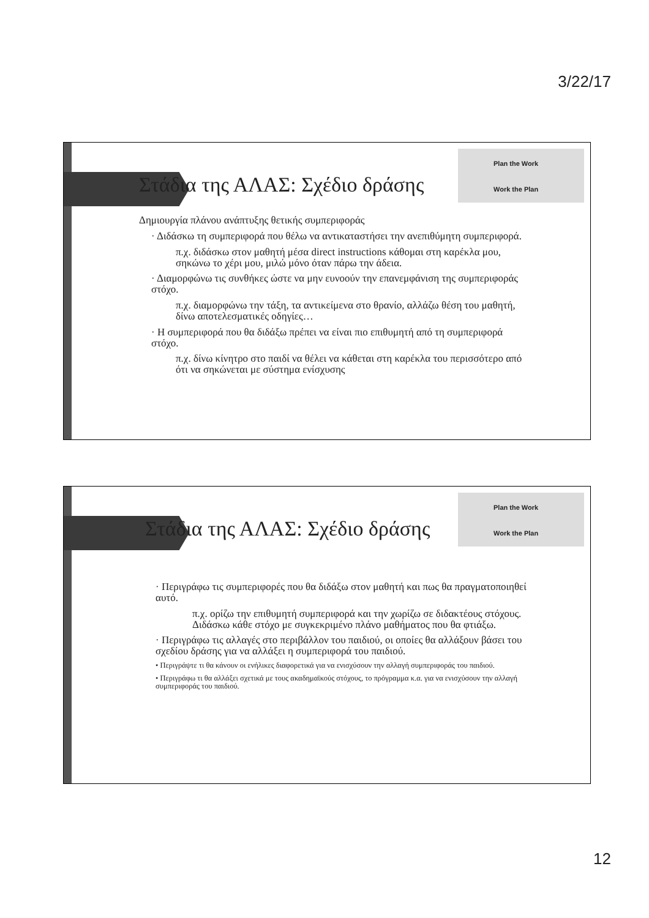3/22/17
Plan the Work
Work the Plan
Στάδια της ΑΛΑΣ: Σχέδιο δράσης
Δημιουργία πλάνου ανάπτυξης θετικής συμπεριφοράς
· Διδάσκω τη συμπεριφορά που θέλω να αντικαταστήσει την ανεπιθύμητη συμπεριφορά.
π.χ. διδάσκω στον μαθητή μέσα direct instructions κάθομαι στη καρέκλα μου, σηκώνω το χέρι μου, μιλώ μόνο όταν πάρω την άδεια.
· Διαμορφώνω τις συνθήκες ώστε να μην ευνοούν την επανεμφάνιση της συμπεριφοράς στόχο.
π.χ. διαμορφώνω την τάξη, τα αντικείμενα στο θρανίο, αλλάζω θέση του μαθητή, δίνω αποτελεσματικές οδηγίες…
· Η συμπεριφορά που θα διδάξω πρέπει να είναι πιο επιθυμητή από τη συμπεριφορά στόχο.
π.χ. δίνω κίνητρο στο παιδί να θέλει να κάθεται στη καρέκλα του περισσότερο από ότι να σηκώνεται με σύστημα ενίσχυσης
Plan the Work
Work the Plan
Στάδια της ΑΛΑΣ: Σχέδιο δράσης
· Περιγράφω τις συμπεριφορές που θα διδάξω στον μαθητή και πως θα πραγματοποιηθεί αυτό.
π.χ. ορίζω την επιθυμητή συμπεριφορά και την χωρίζω σε διδακτέους στόχους. Διδάσκω κάθε στόχο με συγκεκριμένο πλάνο μαθήματος που θα φτιάξω.
· Περιγράφω τις αλλαγές στο περιβάλλον του παιδιού, οι οποίες θα αλλάξουν βάσει του σχεδίου δράσης για να αλλάξει η συμπεριφορά του παιδιού.
• Περιγράψτε τι θα κάνουν οι ενήλικες διαφορετικά για να ενισχύσουν την αλλαγή συμπεριφοράς του παιδιού.
• Περιγράφω τι θα αλλάξει σχετικά με τους ακαδημαϊκούς στόχους, το πρόγραμμα κ.α. για να ενισχύσουν την αλλαγή συμπεριφοράς του παιδιού.
12